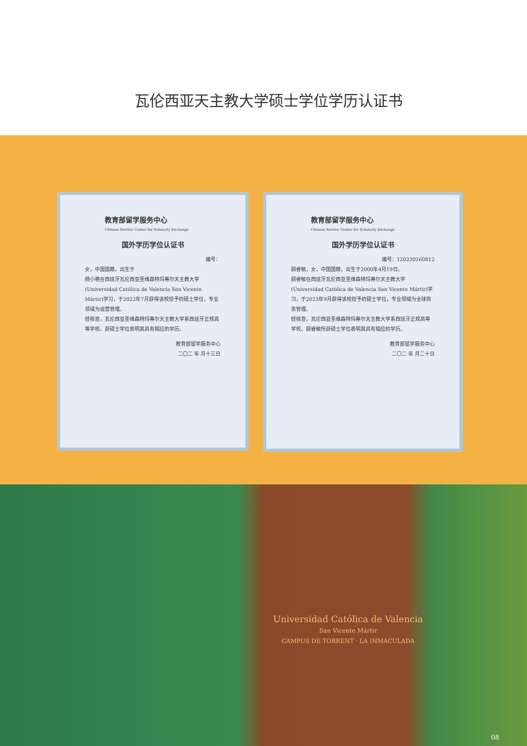瓦伦西亚天主教大学硕士学位学历认证书
教育部留学服务中心
Chinese Service Center for Scholarly Exchange
国外学历学位认证书
编号：
女，中国国籍，出生于
杨小艳在西班牙瓦伦西亚圣维森特玛蒂尔天主教大学(Universidad Católica de Valencia San Vicente Mártir)学习，于2022年7月获得该校授予的硕士学位，专业领域为运营管理。
经核查，瓦伦西亚圣维森特玛蒂尔天主教大学系西班牙正规高等学校。获硕士学位表明其具有相应的学历。
教育部留学服务中心
二〇二 年 月十三日
教育部留学服务中心
Chinese Service Center for Scholarly Exchange
国外学历学位认证书
编号：120230260812
顾睿敏，女，中国国籍，出生于2000年4月19日。
顾睿敏在西班牙瓦伦西亚圣维森特玛蒂尔天主教大学(Universidad Católica de Valencia San Vicente Mártir)学习，于2023年9月获得该校授予的硕士学位，专业领域为全球商务管理。
经核查，瓦伦西亚圣维森特玛蒂尔天主教大学系西班牙正规高等学校。顾睿敏所获硕士学位表明其具有相应的学历。
教育部留学服务中心
二〇二 年 月二十日
Universidad Católica de Valencia
San Vicente Mártir
CAMPUS DE TORRENT · LA INMACULADA
08